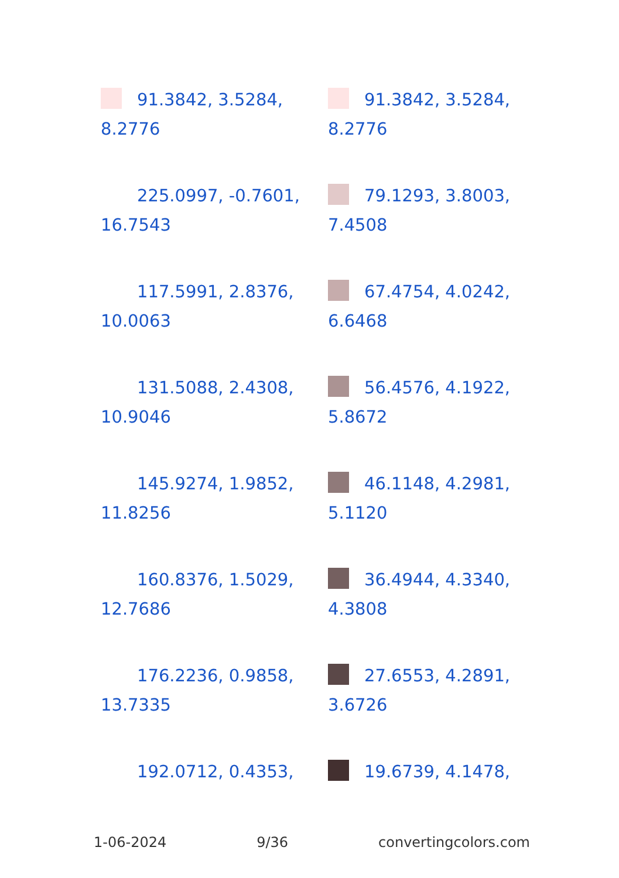91.3842, 3.5284, 8.2776
91.3842, 3.5284, 8.2776
225.0997, -0.7601, 16.7543
79.1293, 3.8003, 7.4508
117.5991, 2.8376, 10.0063
67.4754, 4.0242, 6.6468
131.5088, 2.4308, 10.9046
56.4576, 4.1922, 5.8672
145.9274, 1.9852, 11.8256
46.1148, 4.2981, 5.1120
160.8376, 1.5029, 12.7686
36.4944, 4.3340, 4.3808
176.2236, 0.9858, 13.7335
27.6553, 4.2891, 3.6726
192.0712, 0.4353,
19.6739, 4.1478,
1-06-2024 9/36 convertingcolors.com